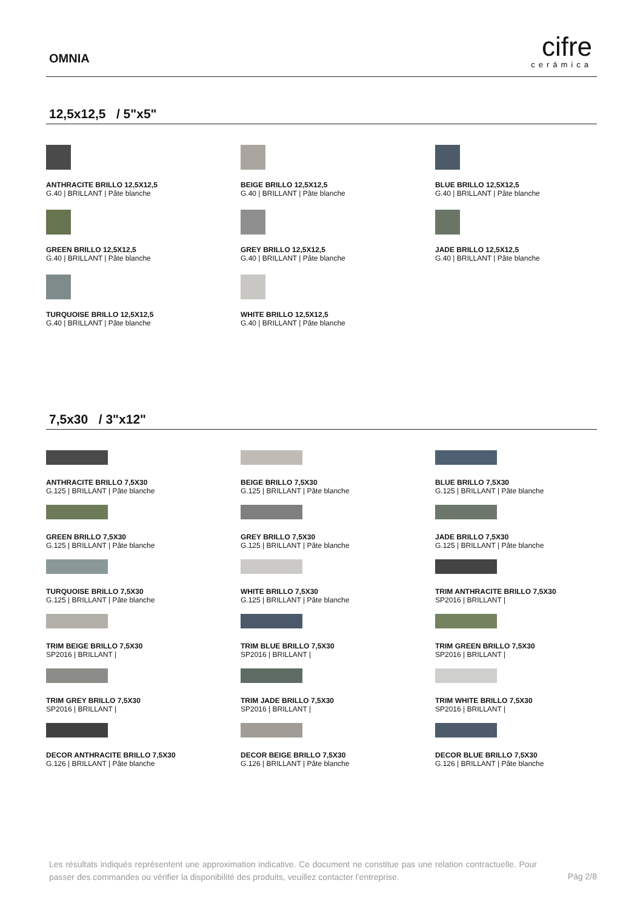OMNIA
cifre
cerámica
12,5x12,5 / 5"x5"
ANTHRACITE BRILLO 12,5X12,5
G.40 | BRILLANT | Pâte blanche
BEIGE BRILLO 12,5X12,5
G.40 | BRILLANT | Pâte blanche
BLUE BRILLO 12,5X12,5
G.40 | BRILLANT | Pâte blanche
GREEN BRILLO 12,5X12,5
G.40 | BRILLANT | Pâte blanche
GREY BRILLO 12,5X12,5
G.40 | BRILLANT | Pâte blanche
JADE BRILLO 12,5X12,5
G.40 | BRILLANT | Pâte blanche
TURQUOISE BRILLO 12,5X12,5
G.40 | BRILLANT | Pâte blanche
WHITE BRILLO 12,5X12,5
G.40 | BRILLANT | Pâte blanche
7,5x30 / 3"x12"
ANTHRACITE BRILLO 7,5X30
G.125 | BRILLANT | Pâte blanche
BEIGE BRILLO 7,5X30
G.125 | BRILLANT | Pâte blanche
BLUE BRILLO 7,5X30
G.125 | BRILLANT | Pâte blanche
GREEN BRILLO 7,5X30
G.125 | BRILLANT | Pâte blanche
GREY BRILLO 7,5X30
G.125 | BRILLANT | Pâte blanche
JADE BRILLO 7,5X30
G.125 | BRILLANT | Pâte blanche
TURQUOISE BRILLO 7,5X30
G.125 | BRILLANT | Pâte blanche
WHITE BRILLO 7,5X30
G.125 | BRILLANT | Pâte blanche
TRIM ANTHRACITE BRILLO 7,5X30
SP2016 | BRILLANT |
TRIM BEIGE BRILLO 7,5X30
SP2016 | BRILLANT |
TRIM BLUE BRILLO 7,5X30
SP2016 | BRILLANT |
TRIM GREEN BRILLO 7,5X30
SP2016 | BRILLANT |
TRIM GREY BRILLO 7,5X30
SP2016 | BRILLANT |
TRIM JADE BRILLO 7,5X30
SP2016 | BRILLANT |
TRIM WHITE BRILLO 7,5X30
SP2016 | BRILLANT |
DECOR ANTHRACITE BRILLO 7,5X30
G.126 | BRILLANT | Pâte blanche
DECOR BEIGE BRILLO 7,5X30
G.126 | BRILLANT | Pâte blanche
DECOR BLUE BRILLO 7,5X30
G.126 | BRILLANT | Pâte blanche
Les résultats indiqués représentent une approximation indicative. Ce document ne constitue pas une relation contractuelle. Pour passer des commandes ou vérifier la disponibilité des produits, veuillez contacter l'entreprise.
Pág 2/8